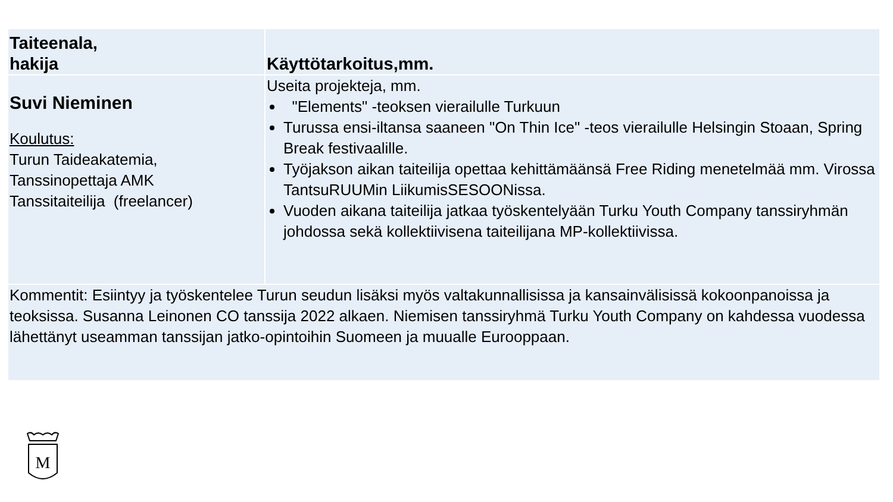| Taiteenala, hakija | Käyttötarkoitus,mm. |
| --- | --- |
| Suvi Nieminen Koulutus: Turun Taideakatemia, Tanssinopettaja AMK Tanssitaiteilija (freelancer) | Useita projekteja, mm. "Elements" -teoksen vierailulle Turkuun Turussa ensi-iltansa saaneen "On Thin Ice" -teos vierailulle Helsingin Stoaan, Spring Break festivaalille. Työjakson aikan taiteilija opettaa kehittämäänsä Free Riding menetelmää mm. Virossa TantsuRUUMin LiikumisSESOONissa. Vuoden aikana taiteilija jatkaa työskentelyään Turku Youth Company tanssiryhmän johdossa sekä kollektiivisena taiteilijana MP-kollektiivissa. |
| Kommentit: Esiintyy ja työskentelee Turun seudun lisäksi myös valtakunnallisissa ja kansainvälisissä kokoonpanoissa ja teoksissa. Susanna Leinonen CO tanssija 2022 alkaen. Niemisen tanssiryhmä Turku Youth Company on kahdessa vuodessa lähettänyt useamman tanssijan jatko-opintoihin Suomeen ja muualle Eurooppaan. | |
M